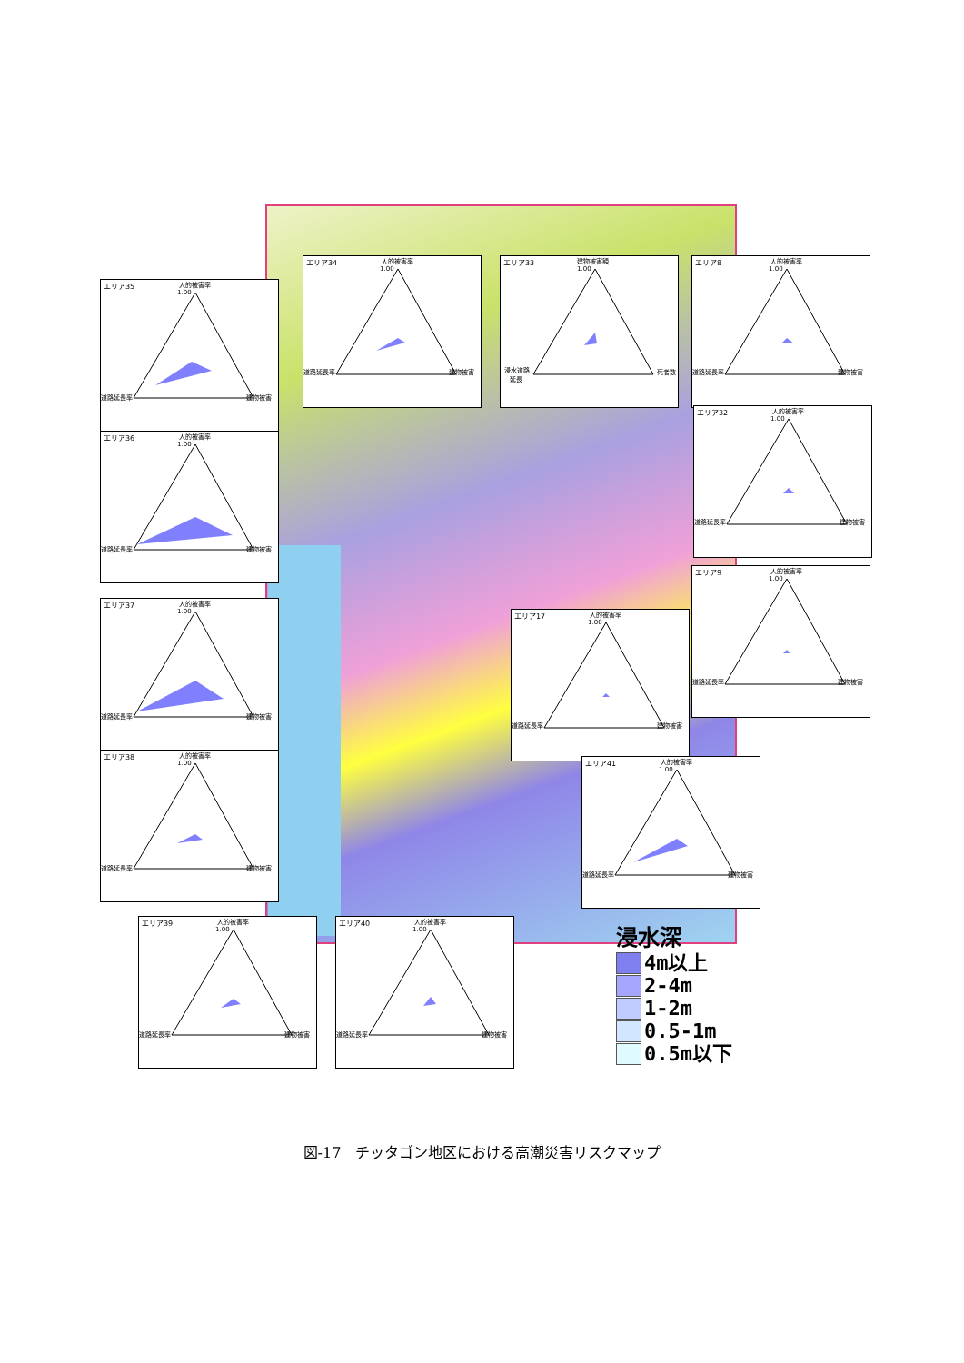エリア34
人的被害率
1.00
道路延長率
建物被害
エリア33
建物被害額
1.00
浸水道路
延長
死者数
エリア8
人的被害率
1.00
道路延長率
建物被害
エリア35
人的被害率
1.00
道路延長率
建物被害
エリア36
人的被害率
1.00
道路延長率
建物被害
エリア32
人的被害率
1.00
道路延長率
建物被害
エリア37
人的被害率
1.00
道路延長率
建物被害
エリア17
人的被害率
1.00
道路延長率
建物被害
エリア9
人的被害率
1.00
道路延長率
建物被害
エリア38
人的被害率
1.00
道路延長率
建物被害
エリア41
人的被害率
1.00
道路延長率
建物被害
エリア39
人的被害率
1.00
道路延長率
建物被害
エリア40
人的被害率
1.00
道路延長率
建物被害
浸水深
4m以上
2-4m
1-2m
0.5-1m
0.5m以下
図-17　チッタゴン地区における高潮災害リスクマップ